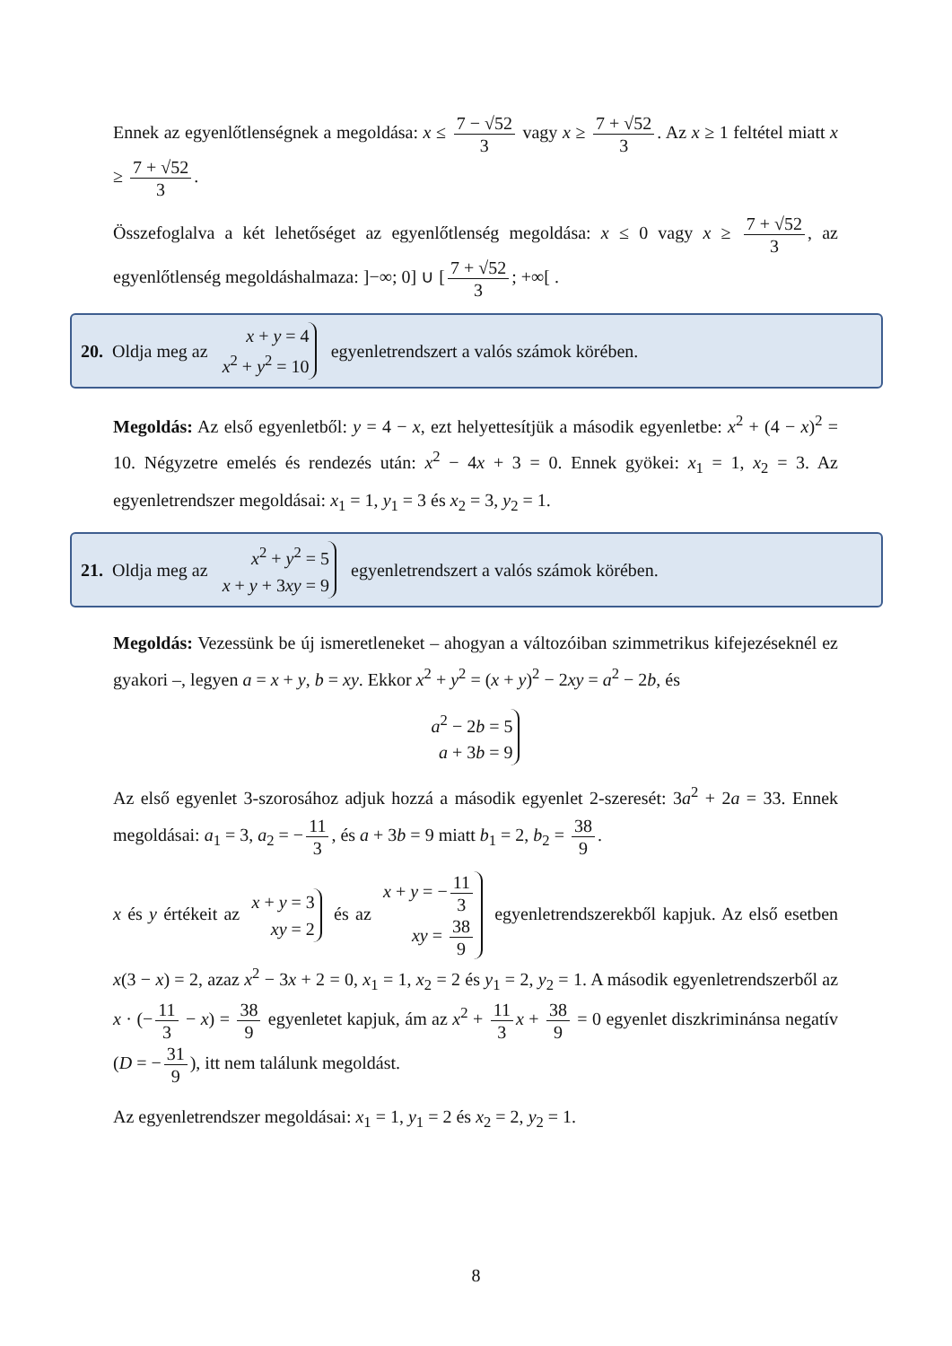Ennek az egyenlőtlenségnek a megoldása: x ≤ 7 − √52 3 vagy x ≥ 7 + √52 3. Az x ≥ 1 feltétel miatt x ≥ 7 + √52 3.
Összefoglalva a két lehetőséget az egyenlőtlenség megoldása: x ≤ 0 vagy x ≥ 7 + √52 3, az egyenlőtlenség megoldáshalmaza: ]−∞; 0] ∪ [7 + √52 3; +∞[ .
20. Oldja meg az x + y = 4
x<sup>2</sup> + y<sup>2</sup> = 10 egyenletrendszert a valós számok körében.
Megoldás: Az első egyenletből: y = 4 − x, ezt helyettesítjük a második egyenletbe: x<sup>2</sup> + (4 − x)<sup>2</sup> = 10. Négyzetre emelés és rendezés után: x<sup>2</sup> − 4x + 3 = 0. Ennek gyökei: x<sub>1</sub> = 1, x<sub>2</sub> = 3. Az egyenletrendszer megoldásai: x<sub>1</sub> = 1, y<sub>1</sub> = 3 és x<sub>2</sub> = 3, y<sub>2</sub> = 1.
21. Oldja meg az x<sup>2</sup> + y<sup>2</sup> = 5
x + y + 3xy = 9 egyenletrendszert a valós számok körében.
Megoldás: Vezessünk be új ismeretleneket – ahogyan a változóiban szimmetrikus kifejezéseknél ez gyakori –, legyen a = x + y, b = xy. Ekkor x<sup>2</sup> + y<sup>2</sup> = (x + y)<sup>2</sup> − 2xy = a<sup>2</sup> − 2b, és
a<sup>2</sup> − 2b = 5
a + 3b = 9
Az első egyenlet 3-szorosához adjuk hozzá a második egyenlet 2-szeresét: 3a<sup>2</sup> + 2a = 33. Ennek megoldásai: a<sub>1</sub> = 3, a<sub>2</sub> = − 11 3, és a + 3b = 9 miatt b<sub>1</sub> = 2, b<sub>2</sub> = 38 9.
x és y értékeit az x + y = 3
xy = 2 és az x + y = − 11 3
xy = 38 9 egyenletrendszerekből kapjuk. Az első esetben x(3 − x) = 2, azaz x<sup>2</sup> − 3x + 2 = 0, x<sub>1</sub> = 1, x<sub>2</sub> = 2 és y<sub>1</sub> = 2, y<sub>2</sub> = 1. A második egyenletrendszerből az x · (− 11 3 − x) = 38 9 egyenletet kapjuk, ám az x<sup>2</sup> + 11 3 x + 38 9 = 0 egyenlet diszkriminánsa negatív (D = − 31 9), itt nem találunk megoldást.
Az egyenletrendszer megoldásai: x<sub>1</sub> = 1, y<sub>1</sub> = 2 és x<sub>2</sub> = 2, y<sub>2</sub> = 1.
8